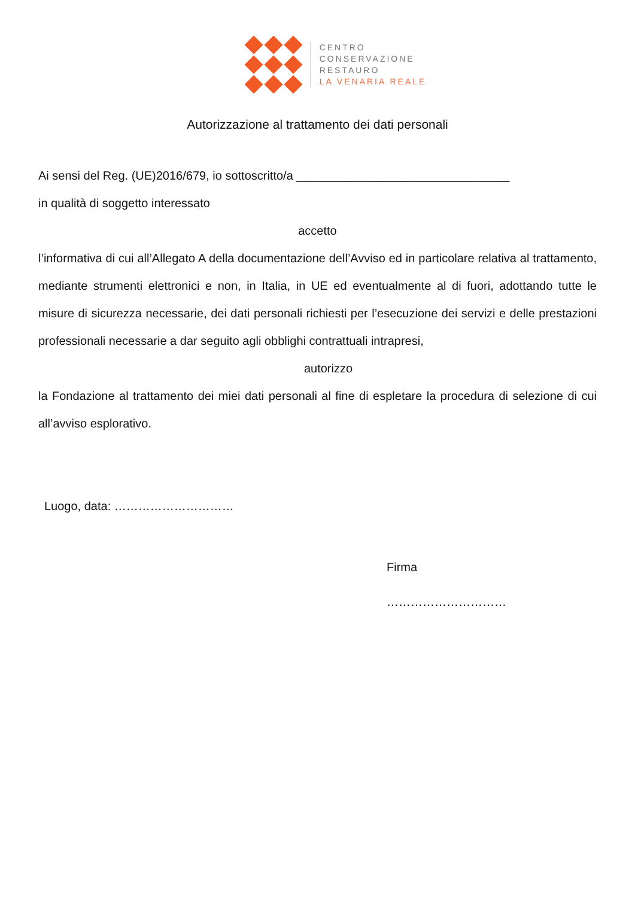CENTRO
CONSERVAZIONE
RESTAURO
LA VENARIA REALE
Autorizzazione al trattamento dei dati personali
Ai sensi del Reg. (UE)2016/679, io sottoscritto/a ________________________________
in qualità di soggetto interessato
accetto
l’informativa di cui all’Allegato A della documentazione dell’Avviso ed in particolare relativa al trattamento, mediante strumenti elettronici e non, in Italia, in UE ed eventualmente al di fuori, adottando tutte le misure di sicurezza necessarie, dei dati personali richiesti per l’esecuzione dei servizi e delle prestazioni professionali necessarie a dar seguito agli obblighi contrattuali intrapresi,
autorizzo
la Fondazione al trattamento dei miei dati personali al fine di espletare la procedura di selezione di cui all’avviso esplorativo.
Luogo, data: …………………………
Firma
…………………………